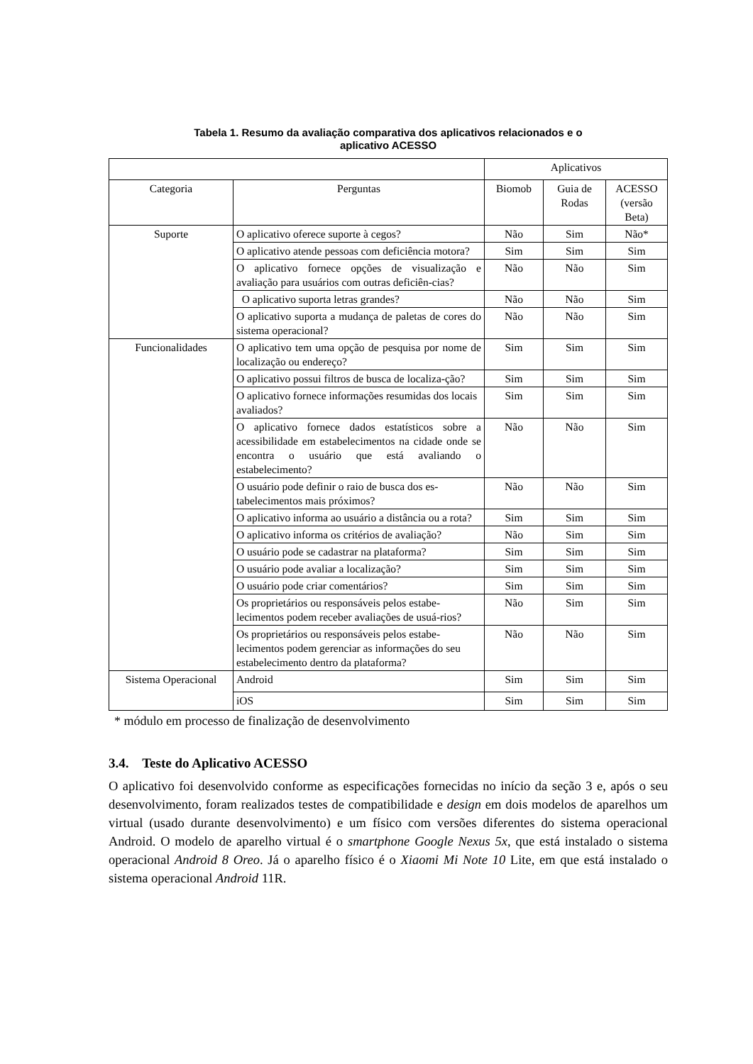Tabela 1. Resumo da avaliação comparativa dos aplicativos relacionados e o
aplicativo ACESSO
| | | Aplicativos | | |
| Categoria | Perguntas | Biomob | Guia de Rodas | ACESSO (versão Beta) |
| Suporte | O aplicativo oferece suporte à cegos? | Não | Sim | Não* |
| | O aplicativo atende pessoas com deficiência motora? | Sim | Sim | Sim |
| | O aplicativo fornece opções de visualização e avaliação para usuários com outras deficiên-cias? | Não | Não | Sim |
| | O aplicativo suporta letras grandes? | Não | Não | Sim |
| | O aplicativo suporta a mudança de paletas de cores do sistema operacional? | Não | Não | Sim |
| Funcionalidades | O aplicativo tem uma opção de pesquisa por nome de localização ou endereço? | Sim | Sim | Sim |
| | O aplicativo possui filtros de busca de localiza-ção? | Sim | Sim | Sim |
| | O aplicativo fornece informações resumidas dos locais avaliados? | Sim | Sim | Sim |
| | O aplicativo fornece dados estatísticos sobre a acessibilidade em estabelecimentos na cidade onde se encontra o usuário que está avaliando o estabelecimento? | Não | Não | Sim |
| | O usuário pode definir o raio de busca dos es-tabelecimentos mais próximos? | Não | Não | Sim |
| | O aplicativo informa ao usuário a distância ou a rota? | Sim | Sim | Sim |
| | O aplicativo informa os critérios de avaliação? | Não | Sim | Sim |
| | O usuário pode se cadastrar na plataforma? | Sim | Sim | Sim |
| | O usuário pode avaliar a localização? | Sim | Sim | Sim |
| | O usuário pode criar comentários? | Sim | Sim | Sim |
| | Os proprietários ou responsáveis pelos estabe-lecimentos podem receber avaliações de usuá-rios? | Não | Sim | Sim |
| | Os proprietários ou responsáveis pelos estabe-lecimentos podem gerenciar as informações do seu estabelecimento dentro da plataforma? | Não | Não | Sim |
| Sistema Operacional | Android | Sim | Sim | Sim |
| | iOS | Sim | Sim | Sim |
* módulo em processo de finalização de desenvolvimento
3.4. Teste do Aplicativo ACESSO
O aplicativo foi desenvolvido conforme as especificações fornecidas no início da seção 3 e, após o seu desenvolvimento, foram realizados testes de compatibilidade e design em dois modelos de aparelhos um virtual (usado durante desenvolvimento) e um físico com versões diferentes do sistema operacional Android. O modelo de aparelho virtual é o smartphone Google Nexus 5x, que está instalado o sistema operacional Android 8 Oreo. Já o aparelho físico é o Xiaomi Mi Note 10 Lite, em que está instalado o sistema operacional Android 11R.